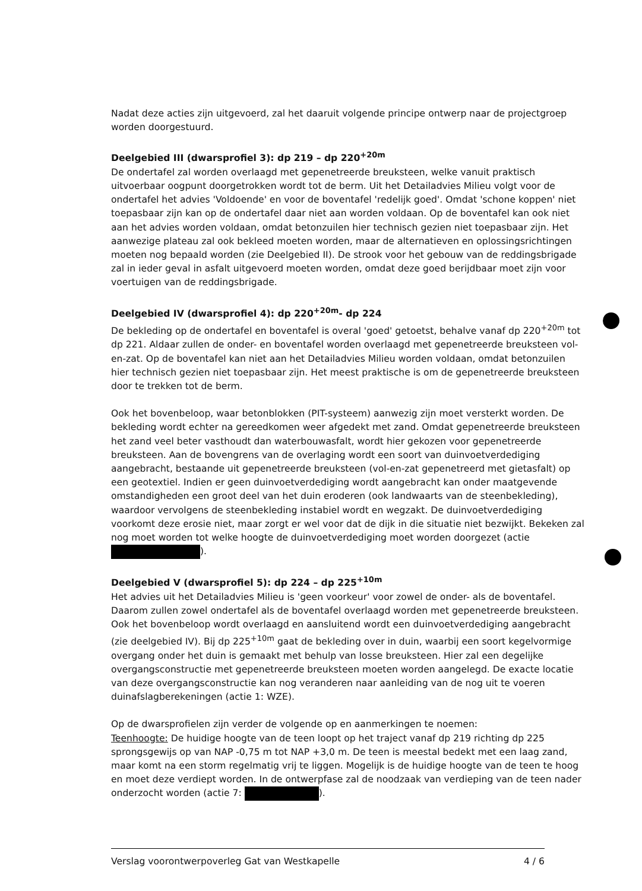Nadat deze acties zijn uitgevoerd, zal het daaruit volgende principe ontwerp naar de projectgroep worden doorgestuurd.
Deelgebied III (dwarsprofiel 3): dp 219 – dp 220<sup>+20m</sup>
De ondertafel zal worden overlaagd met gepenetreerde breuksteen, welke vanuit praktisch uitvoerbaar oogpunt doorgetrokken wordt tot de berm. Uit het Detailadvies Milieu volgt voor de ondertafel het advies 'Voldoende' en voor de boventafel 'redelijk goed'. Omdat 'schone koppen' niet toepasbaar zijn kan op de ondertafel daar niet aan worden voldaan. Op de boventafel kan ook niet aan het advies worden voldaan, omdat betonzuilen hier technisch gezien niet toepasbaar zijn. Het aanwezige plateau zal ook bekleed moeten worden, maar de alternatieven en oplossingsrichtingen moeten nog bepaald worden (zie Deelgebied II). De strook voor het gebouw van de reddingsbrigade zal in ieder geval in asfalt uitgevoerd moeten worden, omdat deze goed berijdbaar moet zijn voor voertuigen van de reddingsbrigade.
Deelgebied IV (dwarsprofiel 4): dp 220<sup>+20m</sup>- dp 224
De bekleding op de ondertafel en boventafel is overal 'goed' getoetst, behalve vanaf dp 220<sup>+20m</sup> tot dp 221. Aldaar zullen de onder- en boventafel worden overlaagd met gepenetreerde breuksteen vol-en-zat. Op de boventafel kan niet aan het Detailadvies Milieu worden voldaan, omdat betonzuilen hier technisch gezien niet toepasbaar zijn. Het meest praktische is om de gepenetreerde breuksteen door te trekken tot de berm.
Ook het bovenbeloop, waar betonblokken (PIT-systeem) aanwezig zijn moet versterkt worden. De bekleding wordt echter na gereedkomen weer afgedekt met zand. Omdat gepenetreerde breuksteen het zand veel beter vasthoudt dan waterbouwasfalt, wordt hier gekozen voor gepenetreerde breuksteen. Aan de bovengrens van de overlaging wordt een soort van duinvoetverdediging aangebracht, bestaande uit gepenetreerde breuksteen (vol-en-zat gepenetreerd met gietasfalt) op een geotextiel. Indien er geen duinvoetverdediging wordt aangebracht kan onder maatgevende omstandigheden een groot deel van het duin eroderen (ook landwaarts van de steenbekleding), waardoor vervolgens de steenbekleding instabiel wordt en wegzakt. De duinvoetverdediging voorkomt deze erosie niet, maar zorgt er wel voor dat de dijk in die situatie niet bezwijkt. Bekeken zal nog moet worden tot welke hoogte de duinvoetverdediging moet worden doorgezet (actie ).
Deelgebied V (dwarsprofiel 5): dp 224 – dp 225<sup>+10m</sup>
Het advies uit het Detailadvies Milieu is 'geen voorkeur' voor zowel de onder- als de boventafel. Daarom zullen zowel ondertafel als de boventafel overlaagd worden met gepenetreerde breuksteen. Ook het bovenbeloop wordt overlaagd en aansluitend wordt een duinvoetverdediging aangebracht (zie deelgebied IV). Bij dp 225<sup>+10m</sup> gaat de bekleding over in duin, waarbij een soort kegelvormige overgang onder het duin is gemaakt met behulp van losse breuksteen. Hier zal een degelijke overgangsconstructie met gepenetreerde breuksteen moeten worden aangelegd. De exacte locatie van deze overgangsconstructie kan nog veranderen naar aanleiding van de nog uit te voeren duinafslagberekeningen (actie 1: WZE).
Op de dwarsprofielen zijn verder de volgende op en aanmerkingen te noemen:
Teenhoogte: De huidige hoogte van de teen loopt op het traject vanaf dp 219 richting dp 225 sprongsgewijs op van NAP -0,75 m tot NAP +3,0 m. De teen is meestal bedekt met een laag zand, maar komt na een storm regelmatig vrij te liggen. Mogelijk is de huidige hoogte van de teen te hoog en moet deze verdiept worden. In de ontwerpfase zal de noodzaak van verdieping van de teen nader onderzocht worden (actie 7: ).
Verslag voorontwerpoverleg Gat van Westkapelle 4 / 6